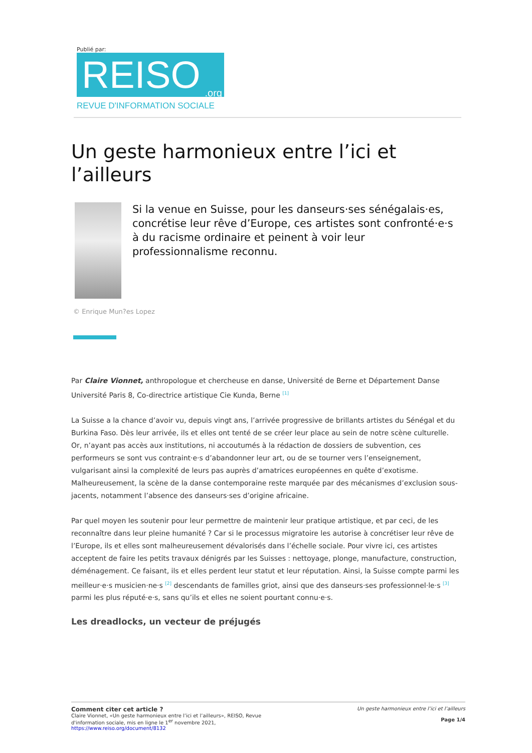Publié par:
REISO.org
REVUE D'INFORMATION SOCIALE
Un geste harmonieux entre l’ici et l’ailleurs
Si la venue en Suisse, pour les danseurs·ses sénégalais·es, concrétise leur rêve d’Europe, ces artistes sont confronté·e·s à du racisme ordinaire et peinent à voir leur professionnalisme reconnu.
© Enrique Mun?es Lopez
Par Claire Vionnet, anthropologue et chercheuse en danse, Université de Berne et Département Danse Université Paris 8, Co-directrice artistique Cie Kunda, Berne <sup>[1]</sup>
La Suisse a la chance d’avoir vu, depuis vingt ans, l’arrivée progressive de brillants artistes du Sénégal et du Burkina Faso. Dès leur arrivée, ils et elles ont tenté de se créer leur place au sein de notre scène culturelle. Or, n’ayant pas accès aux institutions, ni accoutumés à la rédaction de dossiers de subvention, ces performeurs se sont vus contraint·e·s d’abandonner leur art, ou de se tourner vers l’enseignement, vulgarisant ainsi la complexité de leurs pas auprès d’amatrices européennes en quête d’exotisme. Malheureusement, la scène de la danse contemporaine reste marquée par des mécanismes d’exclusion sous-jacents, notamment l’absence des danseurs·ses d’origine africaine.
Par quel moyen les soutenir pour leur permettre de maintenir leur pratique artistique, et par ceci, de les reconnaître dans leur pleine humanité ? Car si le processus migratoire les autorise à concrétiser leur rêve de l’Europe, ils et elles sont malheureusement dévalorisés dans l’échelle sociale. Pour vivre ici, ces artistes acceptent de faire les petits travaux dénigrés par les Suisses : nettoyage, plonge, manufacture, construction, déménagement. Ce faisant, ils et elles perdent leur statut et leur réputation. Ainsi, la Suisse compte parmi les meilleur·e·s musicien·ne·s <sup>[2]</sup> descendants de familles griot, ainsi que des danseurs·ses professionnel·le·s <sup>[3]</sup> parmi les plus réputé·e·s, sans qu’ils et elles ne soient pourtant connu·e·s.
Les dreadlocks, un vecteur de préjugés
Comment citer cet article ?
Claire Vionnet, «Un geste harmonieux entre l’ici et l’ailleurs», REISO, Revue
d'information sociale, mis en ligne le 1<sup>er</sup> novembre 2021,
https://www.reiso.org/document/8132
Un geste harmonieux entre l’ici et l’ailleurs
Page 1/4